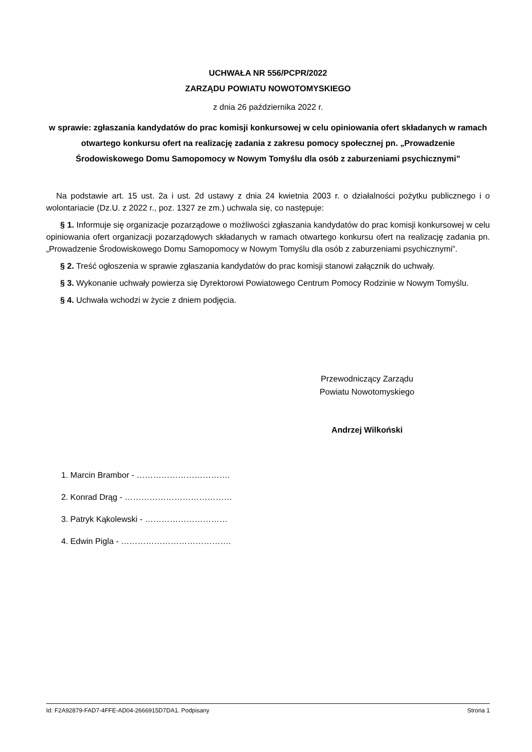UCHWAŁA NR 556/PCPR/2022
ZARZĄDU POWIATU NOWOTOMYSKIEGO
z dnia 26 października 2022 r.
w sprawie: zgłaszania kandydatów do prac komisji konkursowej w celu opiniowania ofert składanych w ramach otwartego konkursu ofert na realizację zadania z zakresu pomocy społecznej pn. „Prowadzenie Środowiskowego Domu Samopomocy w Nowym Tomyślu dla osób z zaburzeniami psychicznymi”
Na podstawie art. 15 ust. 2a i ust. 2d ustawy z dnia 24 kwietnia 2003 r. o działalności pożytku publicznego i o wolontariacie (Dz.U. z 2022 r., poz. 1327 ze zm.) uchwala się, co następuje:
§ 1. Informuje się organizacje pozarządowe o możliwości zgłaszania kandydatów do prac komisji konkursowej w celu opiniowania ofert organizacji pozarządowych składanych w ramach otwartego konkursu ofert na realizację zadania pn. „Prowadzenie Środowiskowego Domu Samopomocy w Nowym Tomyślu dla osób z zaburzeniami psychicznymi”.
§ 2. Treść ogłoszenia w sprawie zgłaszania kandydatów do prac komisji stanowi załącznik do uchwały.
§ 3. Wykonanie uchwały powierza się Dyrektorowi Powiatowego Centrum Pomocy Rodzinie w Nowym Tomyślu.
§ 4. Uchwała wchodzi w życie z dniem podjęcia.
Przewodniczący Zarządu
Powiatu Nowotomyskiego
Andrzej Wilkoński
1. Marcin Brambor - …………………………….
2. Konrad Drąg - …………………………………
3. Patryk Kąkolewski - …………………………
4. Edwin Pigla - ………………………………….
Id: F2A92879-FAD7-4FFE-AD04-2666915D7DA1. Podpisany Strona 1